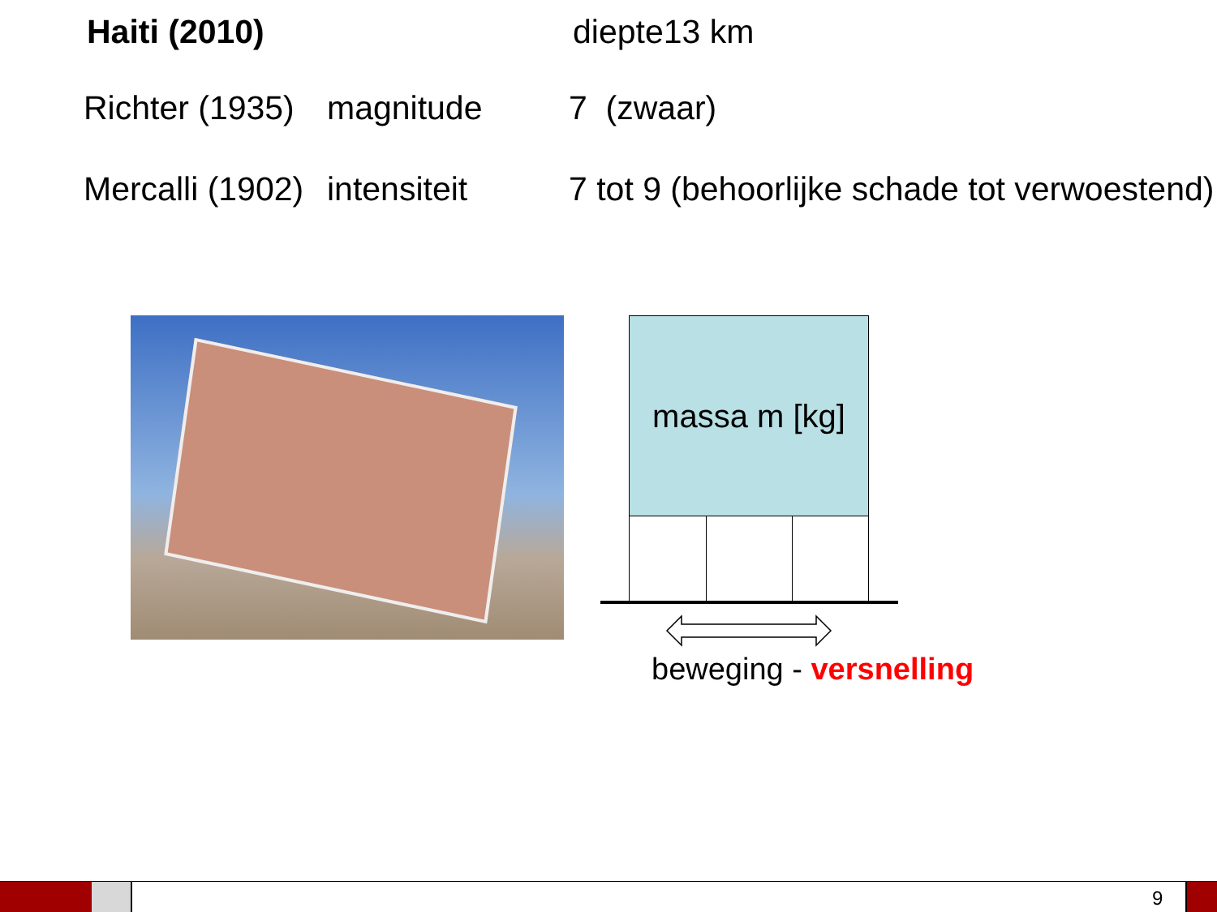Haiti (2010) diepte13 km
Richter (1935) magnitude 7 (zwaar)
Mercalli (1902) intensiteit 7 tot 9 (behoorlijke schade tot verwoestend)
massa m [kg]
beweging - versnelling
9